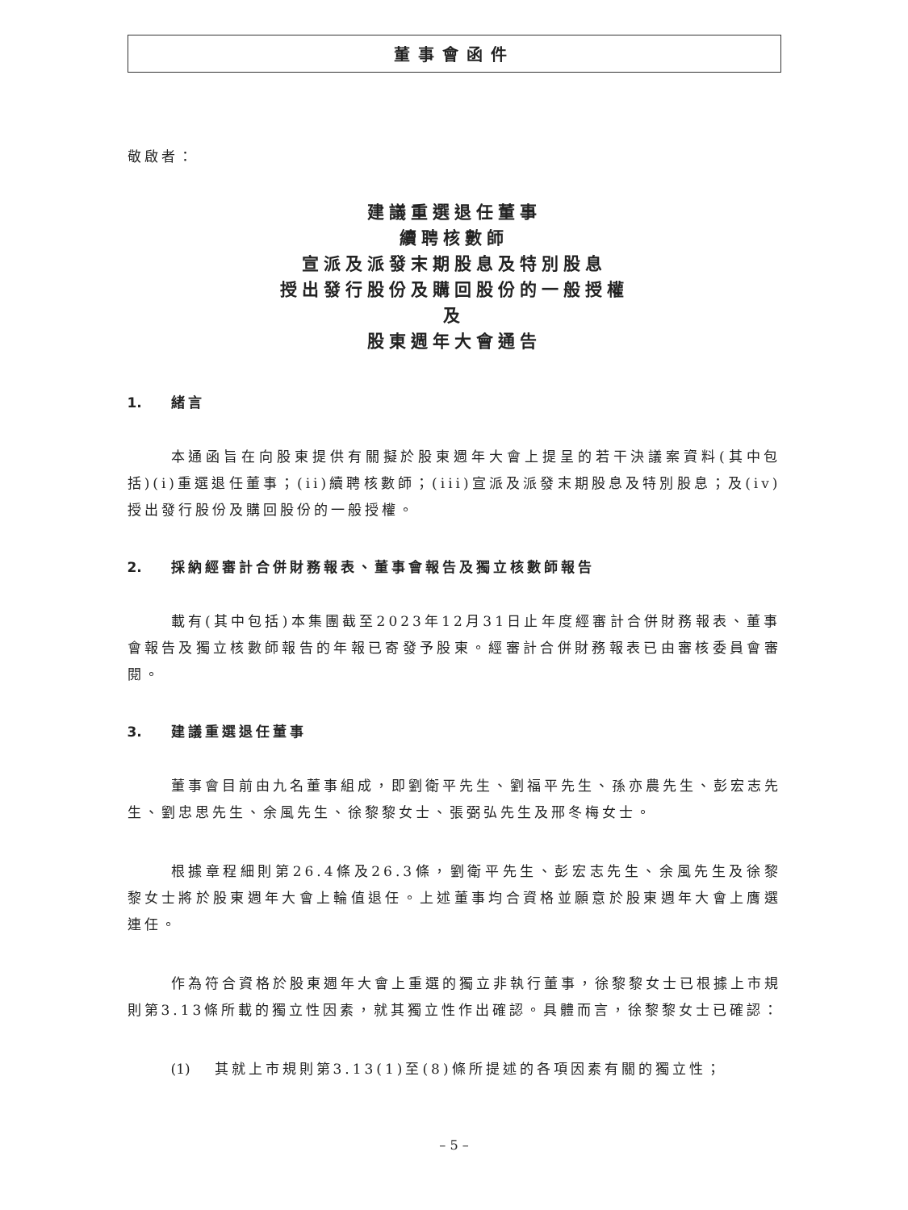董事會函件
敬啟者：
建議重選退任董事
續聘核數師
宣派及派發末期股息及特別股息
授出發行股份及購回股份的一般授權
及
股東週年大會通告
1. 緒言
本通函旨在向股東提供有關擬於股東週年大會上提呈的若干決議案資料(其中包括)(i)重選退任董事；(ii)續聘核數師；(iii)宣派及派發末期股息及特別股息；及(iv)授出發行股份及購回股份的一般授權。
2. 採納經審計合併財務報表、董事會報告及獨立核數師報告
載有(其中包括)本集團截至2023年12月31日止年度經審計合併財務報表、董事會報告及獨立核數師報告的年報已寄發予股東。經審計合併財務報表已由審核委員會審閱。
3. 建議重選退任董事
董事會目前由九名董事組成，即劉衛平先生、劉福平先生、孫亦農先生、彭宏志先生、劉忠思先生、余風先生、徐黎黎女士、張弼弘先生及邢冬梅女士。
根據章程細則第26.4條及26.3條，劉衛平先生、彭宏志先生、余風先生及徐黎黎女士將於股東週年大會上輪值退任。上述董事均合資格並願意於股東週年大會上膺選連任。
作為符合資格於股東週年大會上重選的獨立非執行董事，徐黎黎女士已根據上市規則第3.13條所載的獨立性因素，就其獨立性作出確認。具體而言，徐黎黎女士已確認：
(1) 其就上市規則第3.13(1)至(8)條所提述的各項因素有關的獨立性；
– 5 –